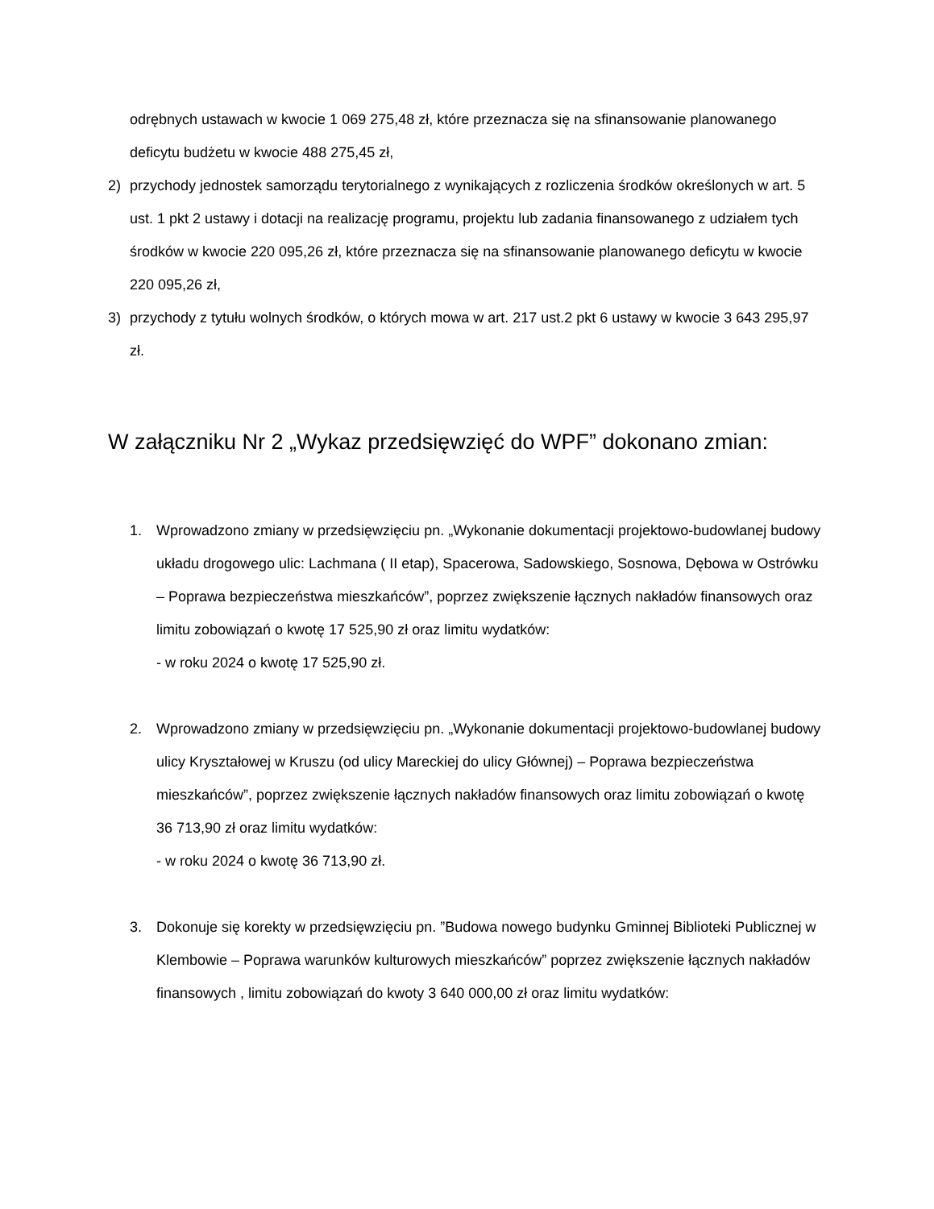odrębnych ustawach w kwocie 1 069 275,48 zł, które przeznacza się na sfinansowanie planowanego deficytu budżetu w kwocie 488 275,45 zł,
2) przychody jednostek samorządu terytorialnego z wynikających z rozliczenia środków określonych w art. 5 ust. 1 pkt 2 ustawy i dotacji na realizację programu, projektu lub zadania finansowanego z udziałem tych środków w kwocie 220 095,26 zł, które przeznacza się na sfinansowanie planowanego deficytu w kwocie 220 095,26 zł,
3) przychody z tytułu wolnych środków, o których mowa w art. 217 ust.2 pkt 6 ustawy w kwocie 3 643 295,97 zł.
W załączniku Nr 2 „Wykaz przedsięwzięć do WPF” dokonano zmian:
1. Wprowadzono zmiany w przedsięwzięciu pn. „Wykonanie dokumentacji projektowo-budowlanej budowy układu drogowego ulic: Lachmana ( II etap), Spacerowa, Sadowskiego, Sosnowa, Dębowa w Ostrówku – Poprawa bezpieczeństwa mieszkańców”, poprzez zwiększenie łącznych nakładów finansowych oraz limitu zobowiązań o kwotę 17 525,90 zł oraz limitu wydatków:
- w roku 2024 o kwotę 17 525,90 zł.
2. Wprowadzono zmiany w przedsięwzięciu pn. „Wykonanie dokumentacji projektowo-budowlanej budowy ulicy Kryształowej w Kruszu (od ulicy Mareckiej do ulicy Głównej) – Poprawa bezpieczeństwa mieszkańców”, poprzez zwiększenie łącznych nakładów finansowych oraz limitu zobowiązań o kwotę 36 713,90 zł oraz limitu wydatków:
- w roku 2024 o kwotę 36 713,90 zł.
3. Dokonuje się korekty w przedsięwzięciu pn. ”Budowa nowego budynku Gminnej Biblioteki Publicznej w Klembowie – Poprawa warunków kulturowych mieszkańców” poprzez zwiększenie łącznych nakładów finansowych , limitu zobowiązań do kwoty 3 640 000,00 zł oraz limitu wydatków: